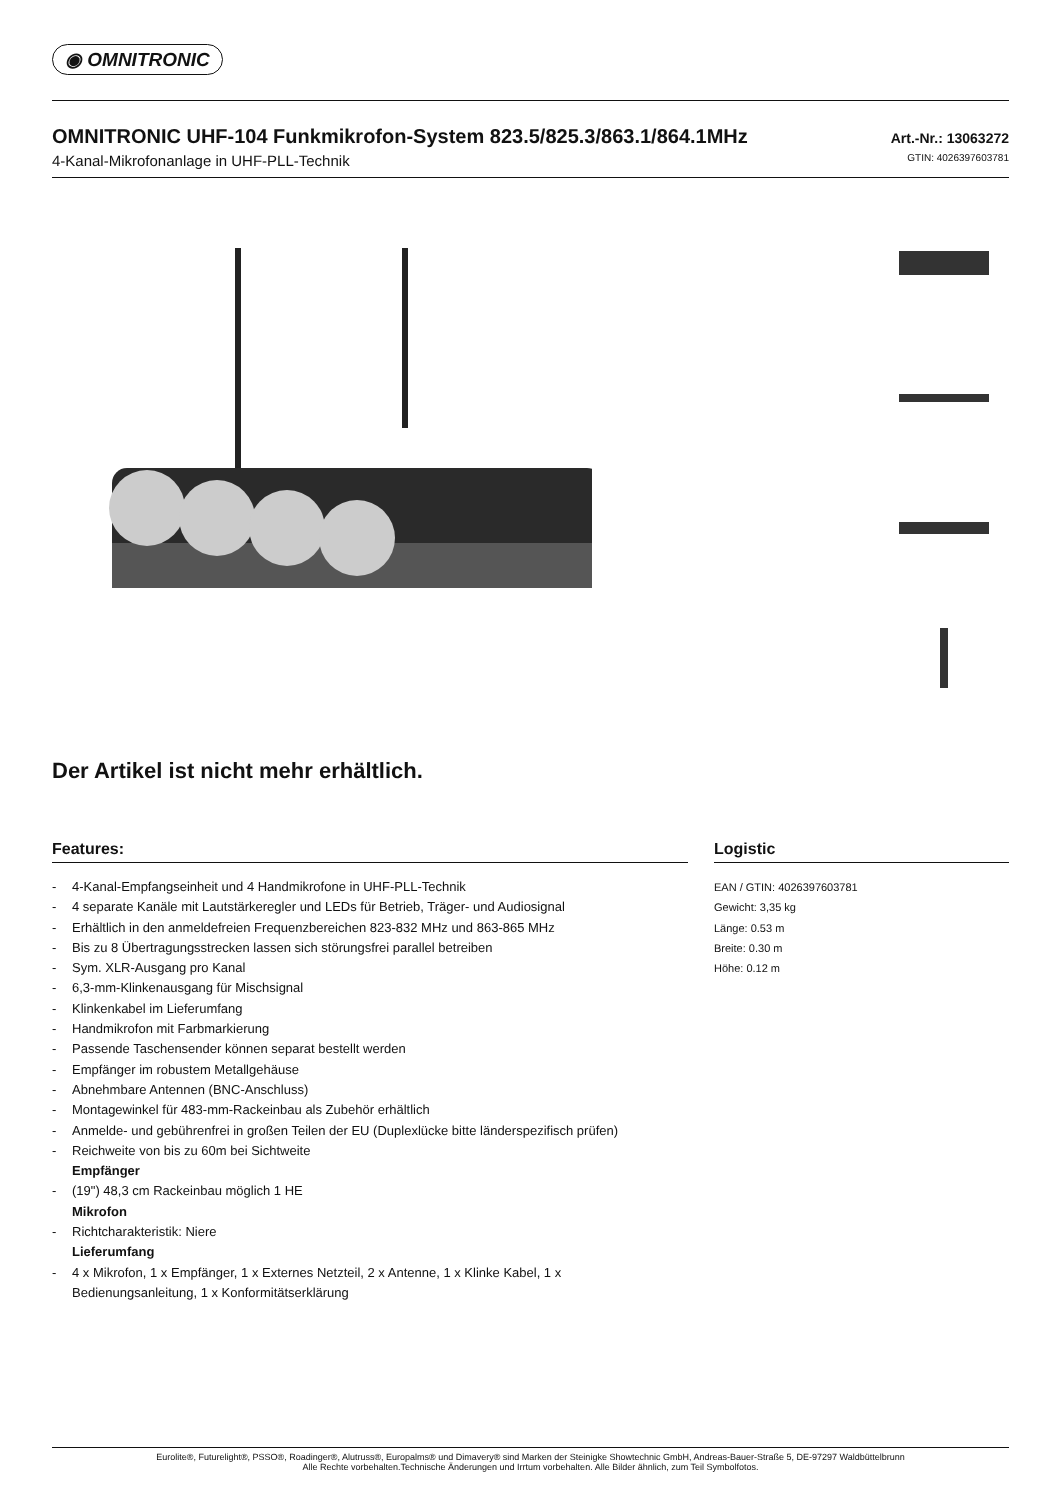◉ OMNITRONIC
OMNITRONIC UHF-104 Funkmikrofon-System 823.5/825.3/863.1/864.1MHz
Art.-Nr.: 13063272
4-Kanal-Mikrofonanlage in UHF-PLL-Technik
GTIN: 4026397603781
Der Artikel ist nicht mehr erhältlich.
Features:
- 4-Kanal-Empfangseinheit und 4 Handmikrofone in UHF-PLL-Technik
- 4 separate Kanäle mit Lautstärkeregler und LEDs für Betrieb, Träger- und Audiosignal
- Erhältlich in den anmeldefreien Frequenzbereichen 823-832 MHz und 863-865 MHz
- Bis zu 8 Übertragungsstrecken lassen sich störungsfrei parallel betreiben
- Sym. XLR-Ausgang pro Kanal
- 6,3-mm-Klinkenausgang für Mischsignal
- Klinkenkabel im Lieferumfang
- Handmikrofon mit Farbmarkierung
- Passende Taschensender können separat bestellt werden
- Empfänger im robustem Metallgehäuse
- Abnehmbare Antennen (BNC-Anschluss)
- Montagewinkel für 483-mm-Rackeinbau als Zubehör erhältlich
- Anmelde- und gebührenfrei in großen Teilen der EU (Duplexlücke bitte länderspezifisch prüfen)
- Reichweite von bis zu 60m bei Sichtweite
Empfänger
- (19") 48,3 cm Rackeinbau möglich 1 HE
Mikrofon
- Richtcharakteristik: Niere
Lieferumfang
- 4 x Mikrofon, 1 x Empfänger, 1 x Externes Netzteil, 2 x Antenne, 1 x Klinke Kabel, 1 x Bedienungsanleitung, 1 x Konformitätserklärung
Logistic
EAN / GTIN: 4026397603781
Gewicht: 3,35 kg
Länge: 0.53 m
Breite: 0.30 m
Höhe: 0.12 m
Eurolite®, Futurelight®, PSSO®, Roadinger®, Alutruss®, Europalms® und Dimavery® sind Marken der Steinigke Showtechnic GmbH, Andreas-Bauer-Straße 5, DE-97297 Waldbüttelbrunn
Alle Rechte vorbehalten.Technische Änderungen und Irrtum vorbehalten. Alle Bilder ähnlich, zum Teil Symbolfotos.